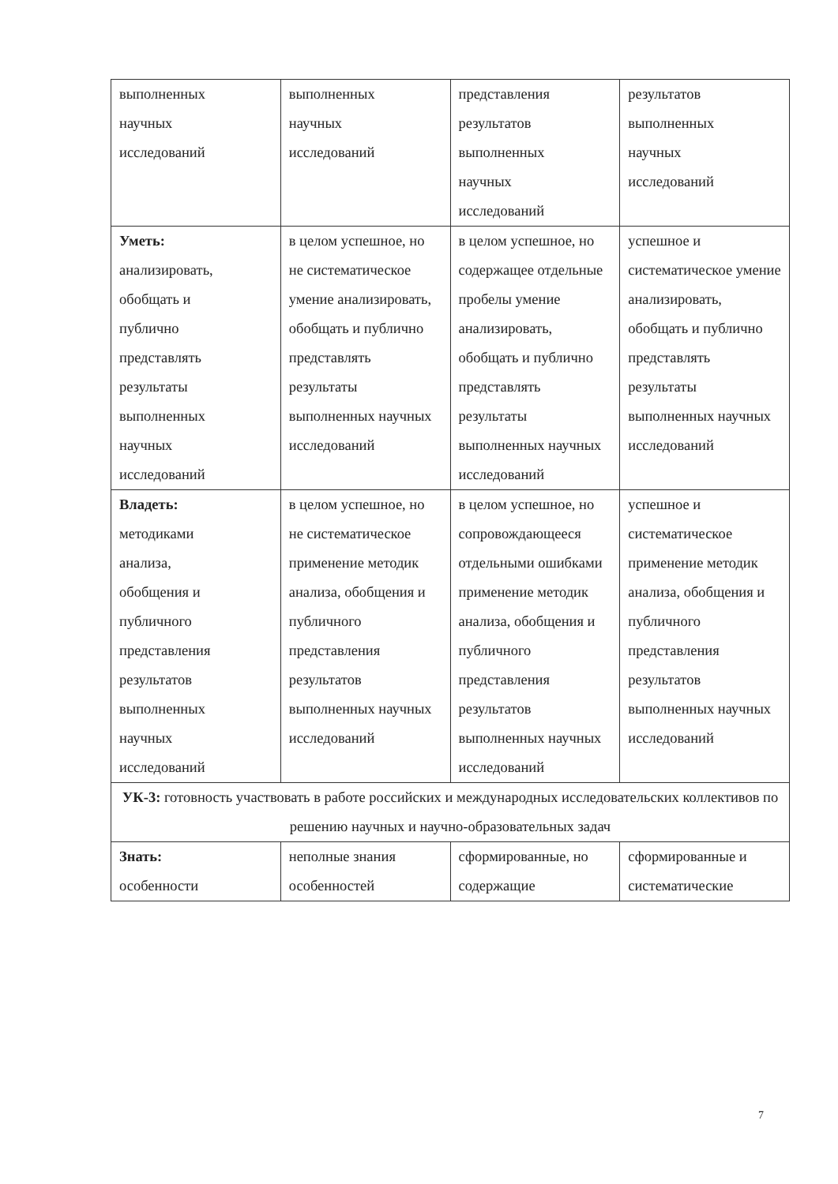| выполненных научных исследований | выполненных научных исследований | представления результатов выполненных научных исследований | результатов выполненных научных исследований |
| Уметь: анализировать, обобщать и публично представлять результаты выполненных научных исследований | в целом успешное, но не систематическое умение анализировать, обобщать и публично представлять результаты выполненных научных исследований | в целом успешное, но содержащее отдельные пробелы умение анализировать, обобщать и публично представлять результаты выполненных научных исследований | успешное и систематическое умение анализировать, обобщать и публично представлять результаты выполненных научных исследований |
| Владеть: методиками анализа, обобщения и публичного представления результатов выполненных научных исследований | в целом успешное, но не систематическое применение методик анализа, обобщения и публичного представления результатов выполненных научных исследований | в целом успешное, но сопровождающееся отдельными ошибками применение методик анализа, обобщения и публичного представления результатов выполненных научных исследований | успешное и систематическое применение методик анализа, обобщения и публичного представления результатов выполненных научных исследований |
| УК-3: готовность участвовать в работе российских и международных исследовательских коллективов по решению научных и научно-образовательных задач | | | |
| Знать: особенности | неполные знания особенностей | сформированные, но содержащие | сформированные и систематические |
7